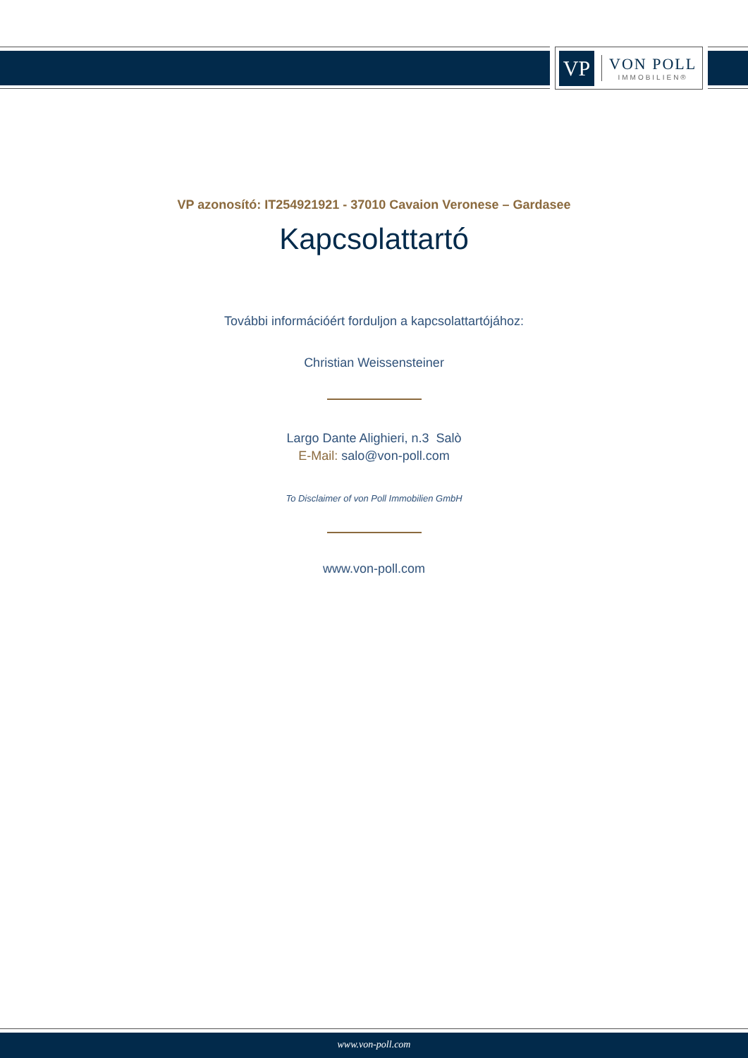VP
VON POLL
IMMOBILIEN®
VP azonosító: IT254921921 - 37010 Cavaion Veronese – Gardasee
Kapcsolattartó
További információért forduljon a kapcsolattartójához:
Christian Weissensteiner
Largo Dante Alighieri, n.3 Salò
E-Mail: salo@von-poll.com
To Disclaimer of von Poll Immobilien GmbH
www.von-poll.com
www.von-poll.com